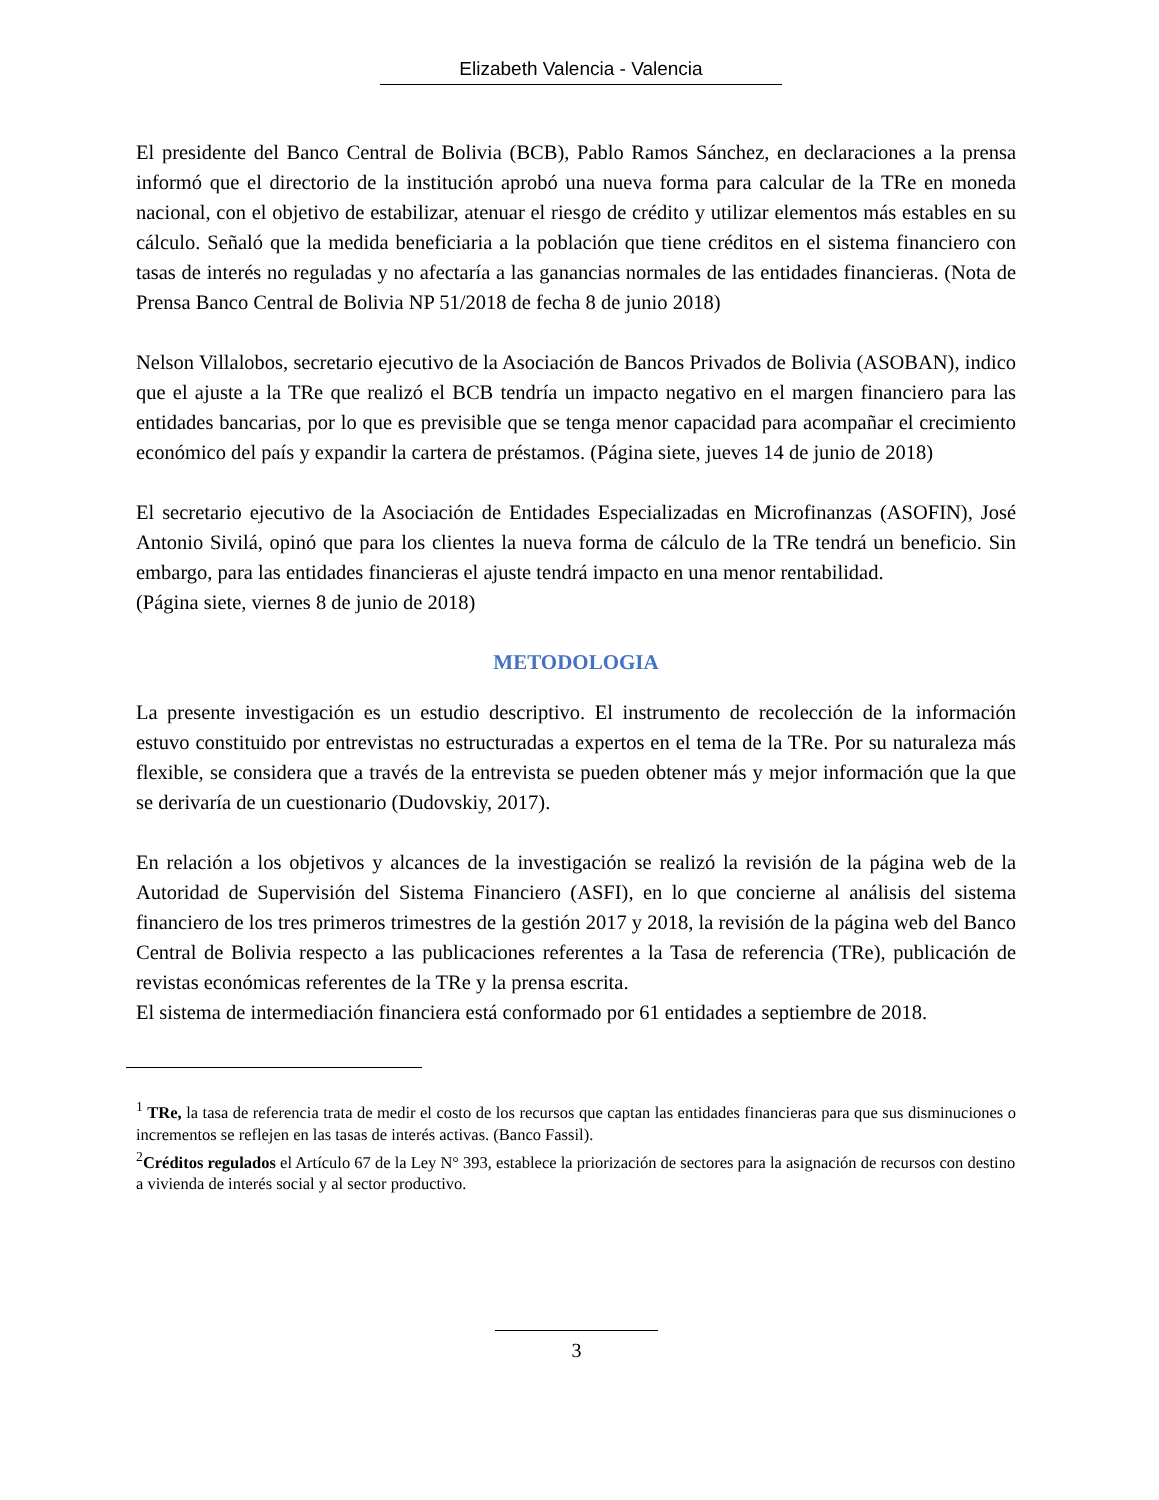Elizabeth Valencia - Valencia
El presidente del Banco Central de Bolivia (BCB), Pablo Ramos Sánchez, en declaraciones a la prensa informó que el directorio de la institución aprobó una nueva forma para calcular de la TRe en moneda nacional, con el objetivo de estabilizar, atenuar el riesgo de crédito y utilizar elementos más estables en su cálculo. Señaló que la medida beneficiaria a la población que tiene créditos en el sistema financiero con tasas de interés no reguladas y no afectaría a las ganancias normales de las entidades financieras. (Nota de Prensa Banco Central de Bolivia NP 51/2018 de fecha 8 de junio 2018)
Nelson Villalobos, secretario ejecutivo de la Asociación de Bancos Privados de Bolivia (ASOBAN), indico que el ajuste a la TRe que realizó el BCB tendría un impacto negativo en el margen financiero para las entidades bancarias, por lo que es previsible que se tenga menor capacidad para acompañar el crecimiento económico del país y expandir la cartera de préstamos. (Página siete, jueves 14 de junio de 2018)
El secretario ejecutivo de la Asociación de Entidades Especializadas en Microfinanzas (ASOFIN), José Antonio Sivilá, opinó que para los clientes la nueva forma de cálculo de la TRe tendrá un beneficio. Sin embargo, para las entidades financieras el ajuste tendrá impacto en una menor rentabilidad.
(Página siete, viernes 8 de junio de 2018)
METODOLOGIA
La presente investigación es un estudio descriptivo. El instrumento de recolección de la información estuvo constituido por entrevistas no estructuradas a expertos en el tema de la TRe. Por su naturaleza más flexible, se considera que a través de la entrevista se pueden obtener más y mejor información que la que se derivaría de un cuestionario (Dudovskiy, 2017).
En relación a los objetivos y alcances de la investigación se realizó la revisión de la página web de la Autoridad de Supervisión del Sistema Financiero (ASFI), en lo que concierne al análisis del sistema financiero de los tres primeros trimestres de la gestión 2017 y 2018, la revisión de la página web del Banco Central de Bolivia respecto a las publicaciones referentes a la Tasa de referencia (TRe), publicación de revistas económicas referentes de la TRe y la prensa escrita.
El sistema de intermediación financiera está conformado por 61 entidades a septiembre de 2018.
<sup>1</sup> TRe, la tasa de referencia trata de medir el costo de los recursos que captan las entidades financieras para que sus disminuciones o incrementos se reflejen en las tasas de interés activas. (Banco Fassil).
<sup>2</sup> Créditos regulados el Artículo 67 de la Ley N° 393, establece la priorización de sectores para la asignación de recursos con destino a vivienda de interés social y al sector productivo.
3